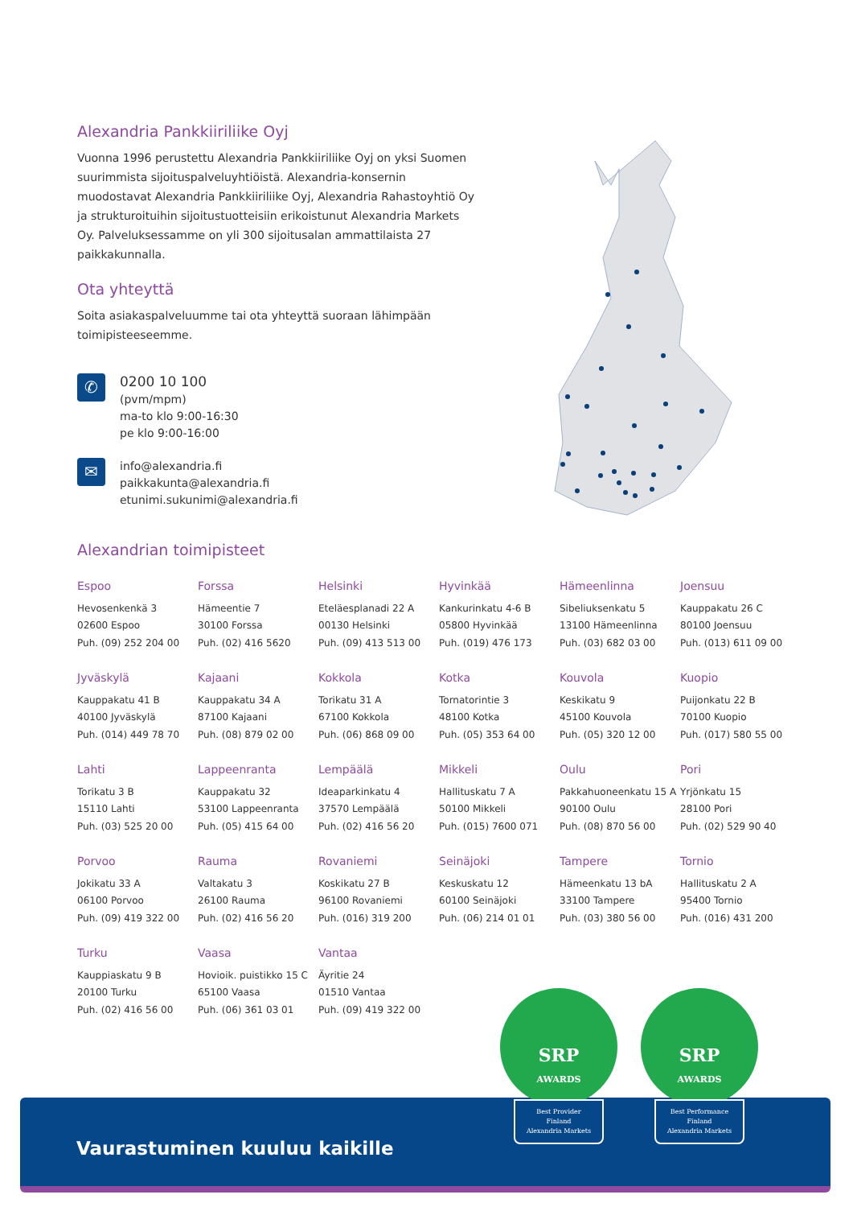Alexandria Pankkiiriliike Oyj
Vuonna 1996 perustettu Alexandria Pankkiiriliike Oyj on yksi Suomen suurimmista sijoituspalveluyhtiöistä. Alexandria-konsernin muodostavat Alexandria Pankkiiriliike Oyj, Alexandria Rahastoyhtiö Oy ja strukturoituihin sijoitustuotteisiin erikoistunut Alexandria Markets Oy. Palveluksessamme on yli 300 sijoitusalan ammattilaista 27 paikkakunnalla.
Ota yhteyttä
Soita asiakaspalveluumme tai ota yhteyttä suoraan lähimpään toimipisteeseemme.
✆
0200 10 100
(pvm/mpm)
ma-to klo 9:00-16:30
pe klo 9:00-16:00
✉
info@alexandria.fi
paikkakunta@alexandria.fi
etunimi.sukunimi@alexandria.fi
Alexandrian toimipisteet
Espoo
Hevosenkenkä 3
02600 Espoo
Puh. (09) 252 204 00
Forssa
Hämeentie 7
30100 Forssa
Puh. (02) 416 5620
Helsinki
Eteläesplanadi 22 A
00130 Helsinki
Puh. (09) 413 513 00
Hyvinkää
Kankurinkatu 4-6 B
05800 Hyvinkää
Puh. (019) 476 173
Hämeenlinna
Sibeliuksenkatu 5
13100 Hämeenlinna
Puh. (03) 682 03 00
Joensuu
Kauppakatu 26 C
80100 Joensuu
Puh. (013) 611 09 00
Jyväskylä
Kauppakatu 41 B
40100 Jyväskylä
Puh. (014) 449 78 70
Kajaani
Kauppakatu 34 A
87100 Kajaani
Puh. (08) 879 02 00
Kokkola
Torikatu 31 A
67100 Kokkola
Puh. (06) 868 09 00
Kotka
Tornatorintie 3
48100 Kotka
Puh. (05) 353 64 00
Kouvola
Keskikatu 9
45100 Kouvola
Puh. (05) 320 12 00
Kuopio
Puijonkatu 22 B
70100 Kuopio
Puh. (017) 580 55 00
Lahti
Torikatu 3 B
15110 Lahti
Puh. (03) 525 20 00
Lappeenranta
Kauppakatu 32
53100 Lappeenranta
Puh. (05) 415 64 00
Lempäälä
Ideaparkinkatu 4
37570 Lempäälä
Puh. (02) 416 56 20
Mikkeli
Hallituskatu 7 A
50100 Mikkeli
Puh. (015) 7600 071
Oulu
Pakkahuoneenkatu 15 A
90100 Oulu
Puh. (08) 870 56 00
Pori
Yrjönkatu 15
28100 Pori
Puh. (02) 529 90 40
Porvoo
Jokikatu 33 A
06100 Porvoo
Puh. (09) 419 322 00
Rauma
Valtakatu 3
26100 Rauma
Puh. (02) 416 56 20
Rovaniemi
Koskikatu 27 B
96100 Rovaniemi
Puh. (016) 319 200
Seinäjoki
Keskuskatu 12
60100 Seinäjoki
Puh. (06) 214 01 01
Tampere
Hämeenkatu 13 bA
33100 Tampere
Puh. (03) 380 56 00
Tornio
Hallituskatu 2 A
95400 Tornio
Puh. (016) 431 200
Turku
Kauppiaskatu 9 B
20100 Turku
Puh. (02) 416 56 00
Vaasa
Hovioik. puistikko 15 C
65100 Vaasa
Puh. (06) 361 03 01
Vantaa
Äyritie 24
01510 Vantaa
Puh. (09) 419 322 00
Vaurastuminen kuuluu kaikille
SRP
AWARDS
Best Provider
Finland
Alexandria Markets
SRP
AWARDS
Best Performance
Finland
Alexandria Markets